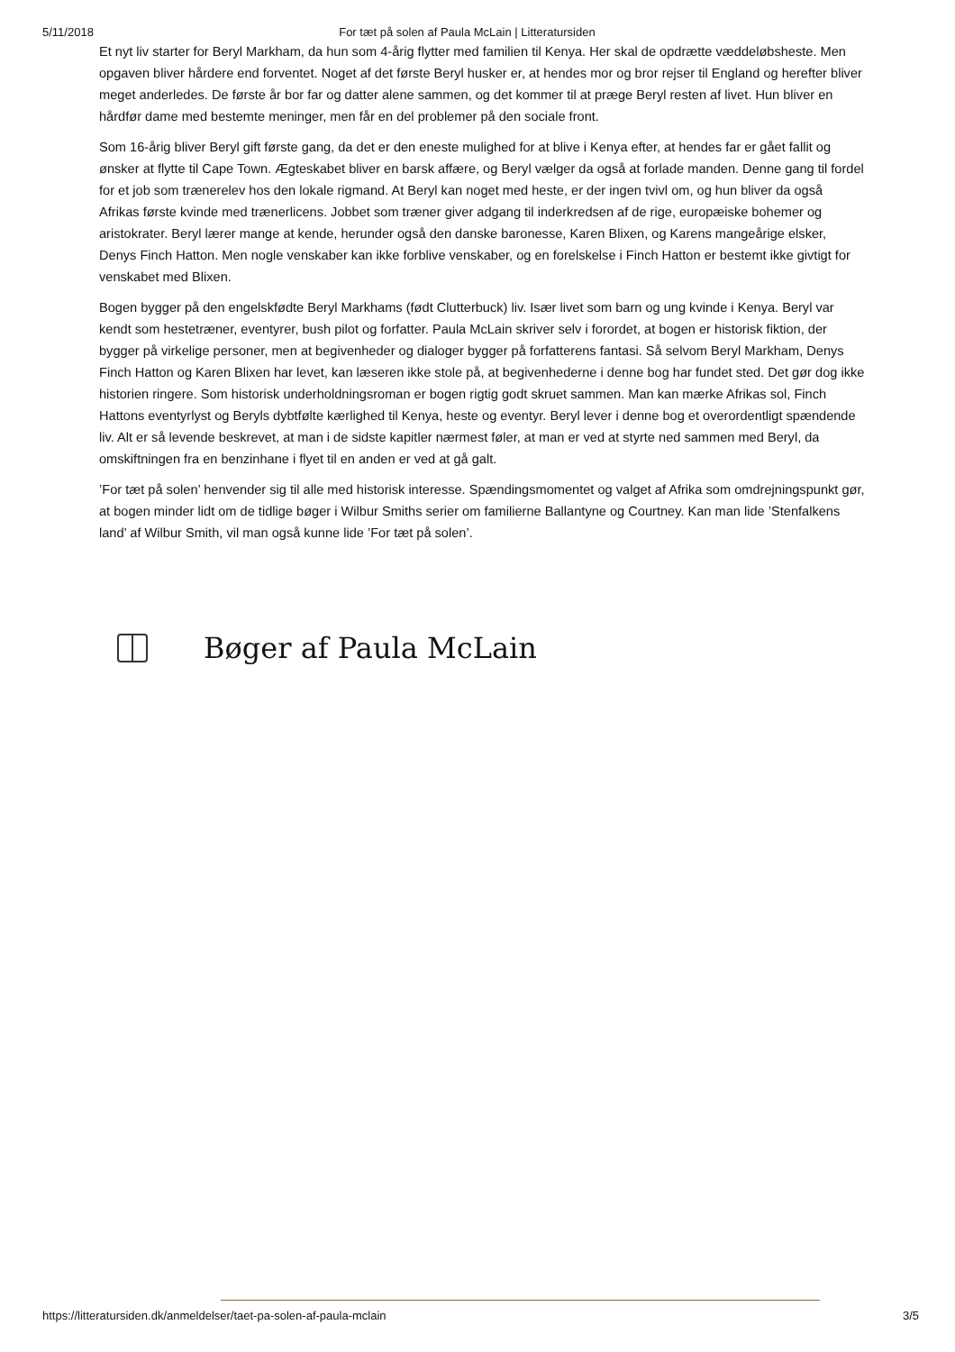5/11/2018 For tæt på solen af Paula McLain | Litteratursiden
Et nyt liv starter for Beryl Markham, da hun som 4-årig flytter med familien til Kenya. Her skal de opdrætte væddeløbsheste. Men opgaven bliver hårdere end forventet. Noget af det første Beryl husker er, at hendes mor og bror rejser til England og herefter bliver meget anderledes. De første år bor far og datter alene sammen, og det kommer til at præge Beryl resten af livet. Hun bliver en hårdfør dame med bestemte meninger, men får en del problemer på den sociale front.
Som 16-årig bliver Beryl gift første gang, da det er den eneste mulighed for at blive i Kenya efter, at hendes far er gået fallit og ønsker at flytte til Cape Town. Ægteskabet bliver en barsk affære, og Beryl vælger da også at forlade manden. Denne gang til fordel for et job som trænerelev hos den lokale rigmand. At Beryl kan noget med heste, er der ingen tvivl om, og hun bliver da også Afrikas første kvinde med trænerlicens. Jobbet som træner giver adgang til inderkredsen af de rige, europæiske bohemer og aristokrater. Beryl lærer mange at kende, herunder også den danske baronesse, Karen Blixen, og Karens mangeårige elsker, Denys Finch Hatton. Men nogle venskaber kan ikke forblive venskaber, og en forelskelse i Finch Hatton er bestemt ikke givtigt for venskabet med Blixen.
Bogen bygger på den engelskfødte Beryl Markhams (født Clutterbuck) liv. Især livet som barn og ung kvinde i Kenya. Beryl var kendt som hestetræner, eventyrer, bush pilot og forfatter. Paula McLain skriver selv i forordet, at bogen er historisk fiktion, der bygger på virkelige personer, men at begivenheder og dialoger bygger på forfatterens fantasi. Så selvom Beryl Markham, Denys Finch Hatton og Karen Blixen har levet, kan læseren ikke stole på, at begivenhederne i denne bog har fundet sted. Det gør dog ikke historien ringere. Som historisk underholdningsroman er bogen rigtig godt skruet sammen. Man kan mærke Afrikas sol, Finch Hattons eventyrlyst og Beryls dybtfølte kærlighed til Kenya, heste og eventyr. Beryl lever i denne bog et overordentligt spændende liv. Alt er så levende beskrevet, at man i de sidste kapitler nærmest føler, at man er ved at styrte ned sammen med Beryl, da omskiftningen fra en benzinhane i flyet til en anden er ved at gå galt.
’For tæt på solen’ henvender sig til alle med historisk interesse. Spændingsmomentet og valget af Afrika som omdrejningspunkt gør, at bogen minder lidt om de tidlige bøger i Wilbur Smiths serier om familierne Ballantyne og Courtney. Kan man lide ’Stenfalkens land’ af Wilbur Smith, vil man også kunne lide ’For tæt på solen’.
Bøger af Paula McLain
https://litteratursiden.dk/anmeldelser/taet-pa-solen-af-paula-mclain 3/5